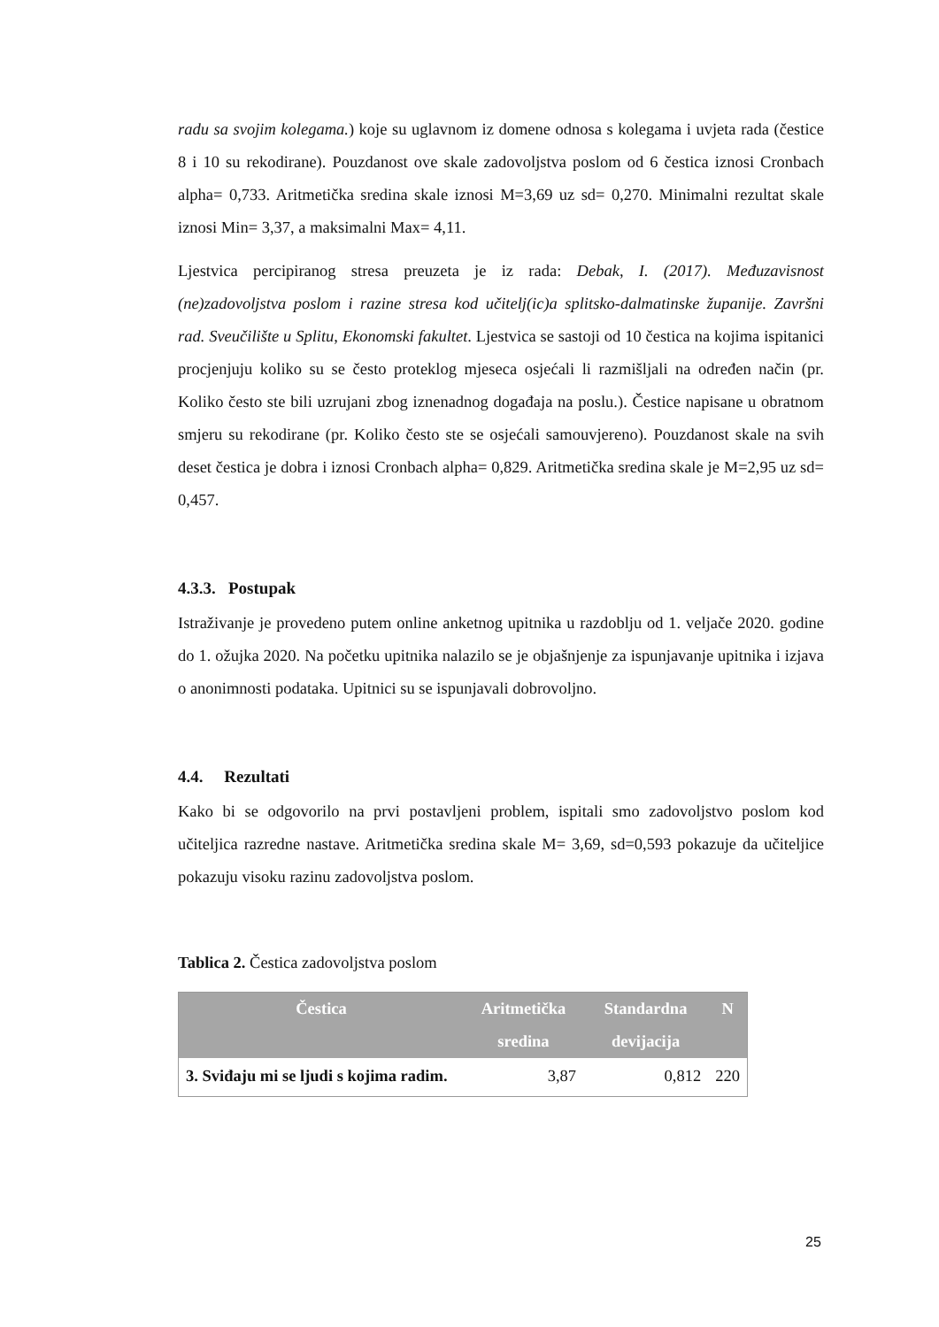radu sa svojim kolegama.) koje su uglavnom iz domene odnosa s kolegama i uvjeta rada (čestice 8 i 10 su rekodirane). Pouzdanost ove skale zadovoljstva poslom od 6 čestica iznosi Cronbach alpha= 0,733. Aritmetička sredina skale iznosi M=3,69 uz sd= 0,270. Minimalni rezultat skale iznosi Min= 3,37, a maksimalni Max= 4,11.
Ljestvica percipiranog stresa preuzeta je iz rada: Debak, I. (2017). Međuzavisnost (ne)zadovoljstva poslom i razine stresa kod učitelj(ic)a splitsko-dalmatinske županije. Završni rad. Sveučilište u Splitu, Ekonomski fakultet. Ljestvica se sastoji od 10 čestica na kojima ispitanici procjenjuju koliko su se često proteklog mjeseca osjećali li razmišljali na određen način (pr. Koliko često ste bili uzrujani zbog iznenadnog događaja na poslu.). Čestice napisane u obratnom smjeru su rekodirane (pr. Koliko često ste se osjećali samouvjereno). Pouzdanost skale na svih deset čestica je dobra i iznosi Cronbach alpha= 0,829. Aritmetička sredina skale je M=2,95 uz sd= 0,457.
4.3.3. Postupak
Istraživanje je provedeno putem online anketnog upitnika u razdoblju od 1. veljače 2020. godine do 1. ožujka 2020. Na početku upitnika nalazilo se je objašnjenje za ispunjavanje upitnika i izjava o anonimnosti podataka. Upitnici su se ispunjavali dobrovoljno.
4.4. Rezultati
Kako bi se odgovorilo na prvi postavljeni problem, ispitali smo zadovoljstvo poslom kod učiteljica razredne nastave. Aritmetička sredina skale M= 3,69, sd=0,593 pokazuje da učiteljice pokazuju visoku razinu zadovoljstva poslom.
Tablica 2. Čestica zadovoljstva poslom
| Čestica | Aritmetička sredina | Standardna devijacija | N |
| --- | --- | --- | --- |
| 3. Sviđaju mi se ljudi s kojima radim. | 3,87 | 0,812 | 220 |
25